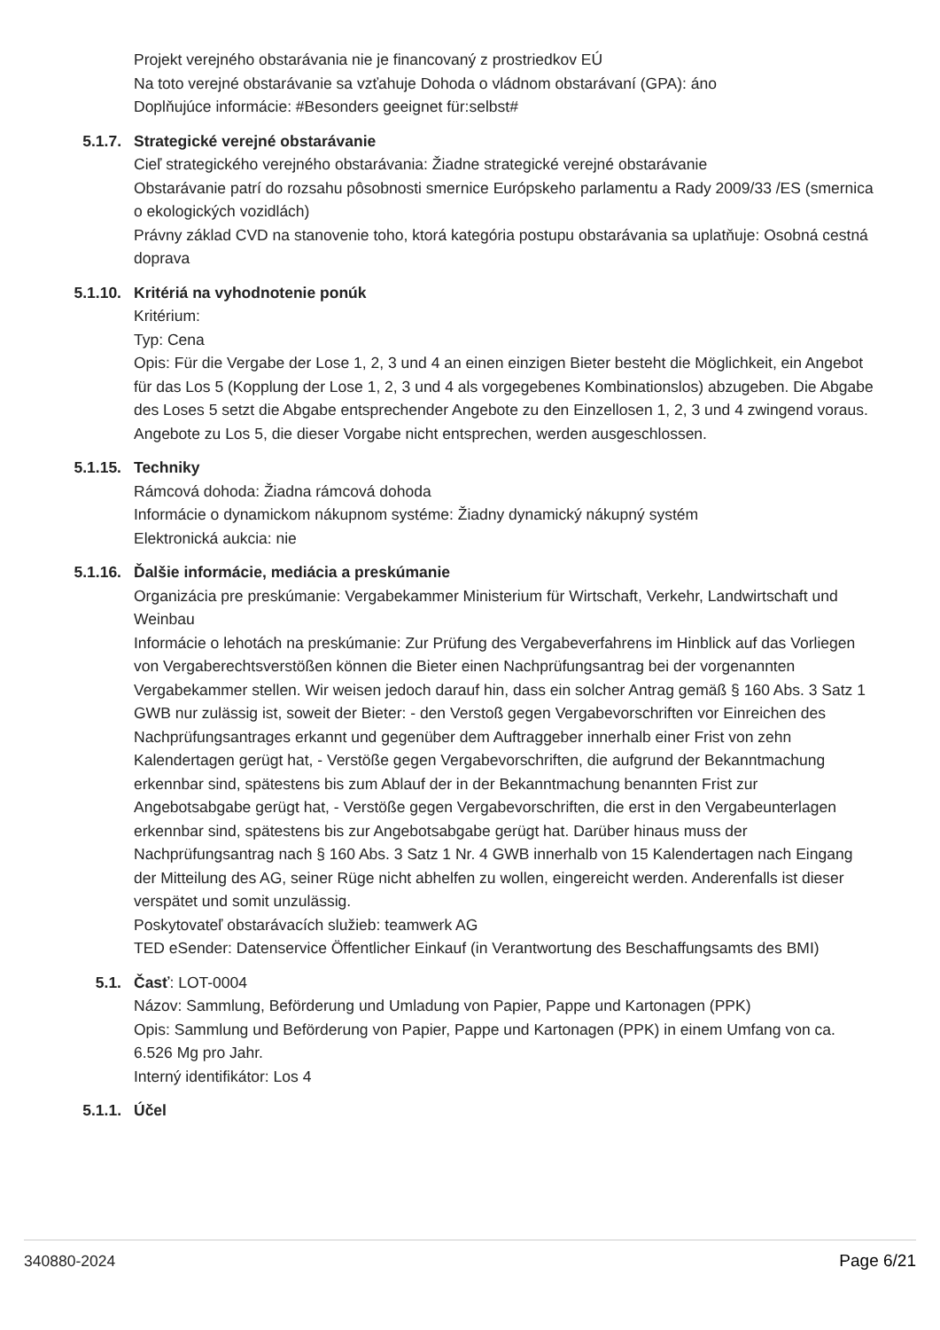Projekt verejného obstarávania nie je financovaný z prostriedkov EÚ
Na toto verejné obstarávanie sa vzťahuje Dohoda o vládnom obstarávaní (GPA): áno
Doplňujúce informácie: #Besonders geeignet für:selbst#
5.1.7. Strategické verejné obstarávanie
Cieľ strategického verejného obstarávania: Žiadne strategické verejné obstarávanie
Obstarávanie patrí do rozsahu pôsobnosti smernice Európskeho parlamentu a Rady 2009/33 /ES (smernica o ekologických vozidlách)
Právny základ CVD na stanovenie toho, ktorá kategória postupu obstarávania sa uplatňuje: Osobná cestná doprava
5.1.10. Kritériá na vyhodnotenie ponúk
Kritérium:
Typ: Cena
Opis: Für die Vergabe der Lose 1, 2, 3 und 4 an einen einzigen Bieter besteht die Möglichkeit, ein Angebot für das Los 5 (Kopplung der Lose 1, 2, 3 und 4 als vorgegebenes Kombinationslos) abzugeben. Die Abgabe des Loses 5 setzt die Abgabe entsprechender Angebote zu den Einzellosen 1, 2, 3 und 4 zwingend voraus. Angebote zu Los 5, die dieser Vorgabe nicht entsprechen, werden ausgeschlossen.
5.1.15. Techniky
Rámcová dohoda: Žiadna rámcová dohoda
Informácie o dynamickom nákupnom systéme: Žiadny dynamický nákupný systém
Elektronická aukcia: nie
5.1.16. Ďalšie informácie, mediácia a preskúmanie
Organizácia pre preskúmanie: Vergabekammer Ministerium für Wirtschaft, Verkehr, Landwirtschaft und Weinbau
Informácie o lehotách na preskúmanie: Zur Prüfung des Vergabeverfahrens im Hinblick auf das Vorliegen von Vergaberechtsverstößen können die Bieter einen Nachprüfungsantrag bei der vorgenannten Vergabekammer stellen. Wir weisen jedoch darauf hin, dass ein solcher Antrag gemäß § 160 Abs. 3 Satz 1 GWB nur zulässig ist, soweit der Bieter: - den Verstoß gegen Vergabevorschriften vor Einreichen des Nachprüfungsantrages erkannt und gegenüber dem Auftraggeber innerhalb einer Frist von zehn Kalendertagen gerügt hat, - Verstöße gegen Vergabevorschriften, die aufgrund der Bekanntmachung erkennbar sind, spätestens bis zum Ablauf der in der Bekanntmachung benannten Frist zur Angebotsabgabe gerügt hat, - Verstöße gegen Vergabevorschriften, die erst in den Vergabeunterlagen erkennbar sind, spätestens bis zur Angebotsabgabe gerügt hat. Darüber hinaus muss der Nachprüfungsantrag nach § 160 Abs. 3 Satz 1 Nr. 4 GWB innerhalb von 15 Kalendertagen nach Eingang der Mitteilung des AG, seiner Rüge nicht abhelfen zu wollen, eingereicht werden. Anderenfalls ist dieser verspätet und somit unzulässig.
Poskytovateľ obstarávacích služieb: teamwerk AG
TED eSender: Datenservice Öffentlicher Einkauf (in Verantwortung des Beschaffungsamts des BMI)
5.1. Časť: LOT-0004
Názov: Sammlung, Beförderung und Umladung von Papier, Pappe und Kartonagen (PPK)
Opis: Sammlung und Beförderung von Papier, Pappe und Kartonagen (PPK) in einem Umfang von ca. 6.526 Mg pro Jahr.
Interný identifikátor: Los 4
5.1.1. Účel
340880-2024 Page 6/21